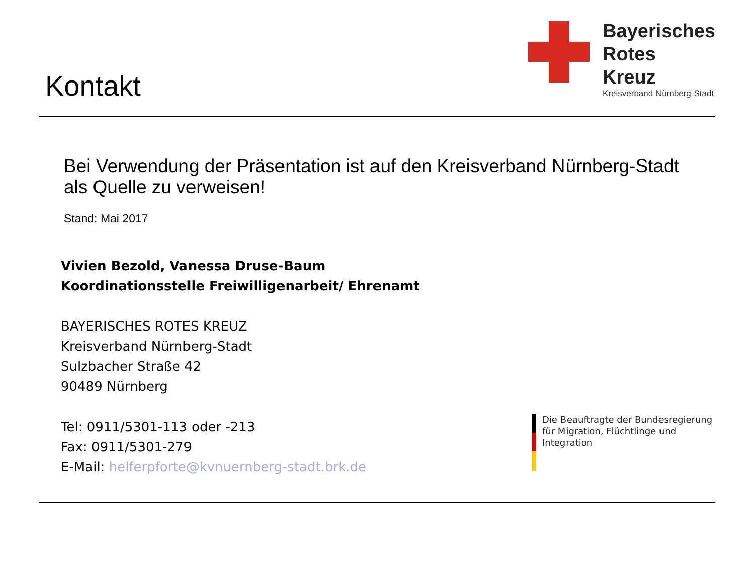Kontakt
Bayerisches
Rotes
Kreuz
Kreisverband Nürnberg-Stadt
Bei Verwendung der Präsentation ist auf den Kreisverband Nürnberg-Stadt
als Quelle zu verweisen!
Stand: Mai 2017
Vivien Bezold, Vanessa Druse-Baum
Koordinationsstelle Freiwilligenarbeit/ Ehrenamt
BAYERISCHES ROTES KREUZ
Kreisverband Nürnberg-Stadt
Sulzbacher Straße 42
90489 Nürnberg
Tel: 0911/5301-113 oder -213
Fax: 0911/5301-279
E-Mail: helferpforte@kvnuernberg-stadt.brk.de
Die Beauftragte der Bundesregierung
für Migration, Flüchtlinge und
Integration